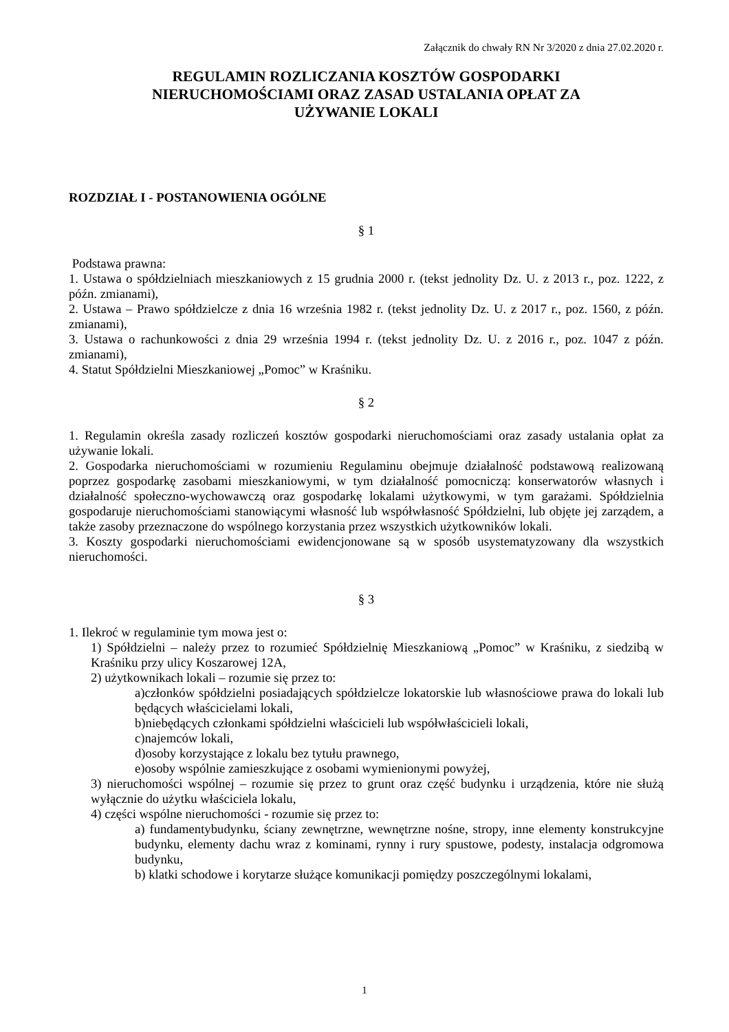Załącznik do chwały RN Nr 3/2020 z dnia 27.02.2020 r.
REGULAMIN ROZLICZANIA KOSZTÓW GOSPODARKI
NIERUCHOMOŚCIAMI ORAZ ZASAD USTALANIA OPŁAT ZA
UŻYWANIE LOKALI
ROZDZIAŁ I - POSTANOWIENIA OGÓLNE
§ 1
Podstawa prawna:
1. Ustawa o spółdzielniach mieszkaniowych z 15 grudnia 2000 r. (tekst jednolity Dz. U. z 2013 r., poz. 1222, z późn. zmianami),
2. Ustawa – Prawo spółdzielcze z dnia 16 września 1982 r. (tekst jednolity Dz. U. z 2017 r., poz. 1560, z późn. zmianami),
3. Ustawa o rachunkowości z dnia 29 września 1994 r. (tekst jednolity Dz. U. z 2016 r., poz. 1047 z późn. zmianami),
4. Statut Spółdzielni Mieszkaniowej „Pomoc” w Kraśniku.
§ 2
1. Regulamin określa zasady rozliczeń kosztów gospodarki nieruchomościami oraz zasady ustalania opłat za używanie lokali.
2. Gospodarka nieruchomościami w rozumieniu Regulaminu obejmuje działalność podstawową realizowaną poprzez gospodarkę zasobami mieszkaniowymi, w tym działalność pomocniczą: konserwatorów własnych i działalność społeczno-wychowawczą oraz gospodarkę lokalami użytkowymi, w tym garażami. Spółdzielnia gospodaruje nieruchomościami stanowiącymi własność lub współwłasność Spółdzielni, lub objęte jej zarządem, a także zasoby przeznaczone do wspólnego korzystania przez wszystkich użytkowników lokali.
3. Koszty gospodarki nieruchomościami ewidencjonowane są w sposób usystematyzowany dla wszystkich nieruchomości.
§ 3
1. Ilekroć w regulaminie tym mowa jest o:
1) Spółdzielni – należy przez to rozumieć Spółdzielnię Mieszkaniową „Pomoc” w Kraśniku, z siedzibą w Kraśniku przy ulicy Koszarowej 12A,
2) użytkownikach lokali – rozumie się przez to:
a)członków spółdzielni posiadających spółdzielcze lokatorskie lub własnościowe prawa do lokali lub będących właścicielami lokali,
b)niebędących członkami spółdzielni właścicieli lub współwłaścicieli lokali,
c)najemców lokali,
d)osoby korzystające z lokalu bez tytułu prawnego,
e)osoby wspólnie zamieszkujące z osobami wymienionymi powyżej,
3) nieruchomości wspólnej – rozumie się przez to grunt oraz część budynku i urządzenia, które nie służą wyłącznie do użytku właściciela lokalu,
4) części wspólne nieruchomości - rozumie się przez to:
a) fundamentybudynku, ściany zewnętrzne, wewnętrzne nośne, stropy, inne elementy konstrukcyjne budynku, elementy dachu wraz z kominami, rynny i rury spustowe, podesty, instalacja odgromowa budynku,
b) klatki schodowe i korytarze służące komunikacji pomiędzy poszczególnymi lokalami,
1